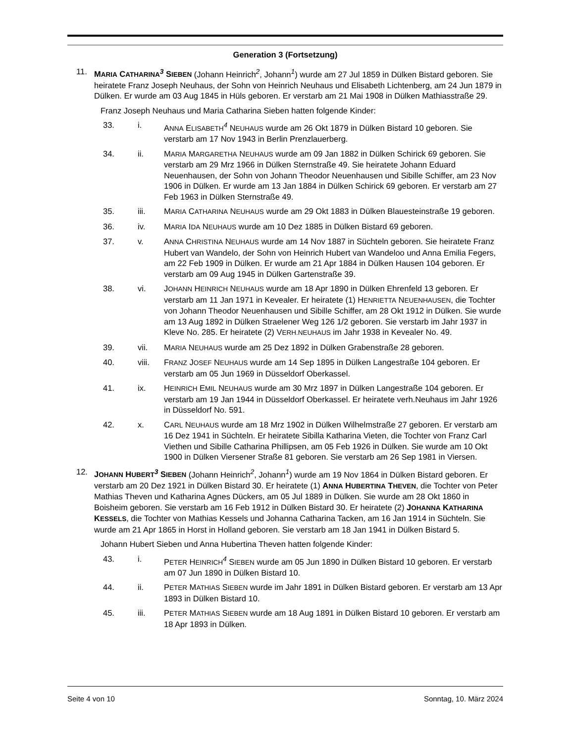Generation 3 (Fortsetzung)
11. MARIA CATHARINA<sup>3</sup> SIEBEN (Johann Heinrich<sup>2</sup>, Johann<sup>1</sup>) wurde am 27 Jul 1859 in Dülken Bistard geboren. Sie heiratete Franz Joseph Neuhaus, der Sohn von Heinrich Neuhaus und Elisabeth Lichtenberg, am 24 Jun 1879 in Dülken. Er wurde am 03 Aug 1845 in Hüls geboren. Er verstarb am 21 Mai 1908 in Dülken Mathiasstraße 29.
Franz Joseph Neuhaus und Maria Catharina Sieben hatten folgende Kinder:
33. i. ANNA ELISABETH<sup>4</sup> NEUHAUS wurde am 26 Okt 1879 in Dülken Bistard 10 geboren. Sie verstarb am 17 Nov 1943 in Berlin Prenzlauerberg.
34. ii. MARIA MARGARETHA NEUHAUS wurde am 09 Jan 1882 in Dülken Schirick 69 geboren. Sie verstarb am 29 Mrz 1966 in Dülken Sternstraße 49. Sie heiratete Johann Eduard Neuenhausen, der Sohn von Johann Theodor Neuenhausen und Sibille Schiffer, am 23 Nov 1906 in Dülken. Er wurde am 13 Jan 1884 in Dülken Schirick 69 geboren. Er verstarb am 27 Feb 1963 in Dülken Sternstraße 49.
35. iii. MARIA CATHARINA NEUHAUS wurde am 29 Okt 1883 in Dülken Blauesteinstraße 19 geboren.
36. iv. MARIA IDA NEUHAUS wurde am 10 Dez 1885 in Dülken Bistard 69 geboren.
37. v. ANNA CHRISTINA NEUHAUS wurde am 14 Nov 1887 in Süchteln geboren. Sie heiratete Franz Hubert van Wandelo, der Sohn von Heinrich Hubert van Wandeloo und Anna Emilia Fegers, am 22 Feb 1909 in Dülken. Er wurde am 21 Apr 1884 in Dülken Hausen 104 geboren. Er verstarb am 09 Aug 1945 in Dülken Gartenstraße 39.
38. vi. JOHANN HEINRICH NEUHAUS wurde am 18 Apr 1890 in Dülken Ehrenfeld 13 geboren. Er verstarb am 11 Jan 1971 in Kevealer. Er heiratete (1) HENRIETTA NEUENHAUSEN, die Tochter von Johann Theodor Neuenhausen und Sibille Schiffer, am 28 Okt 1912 in Dülken. Sie wurde am 13 Aug 1892 in Dülken Straelener Weg 126 1/2 geboren. Sie verstarb im Jahr 1937 in Kleve No. 285. Er heiratete (2) VERH.NEUHAUS im Jahr 1938 in Kevealer No. 49.
39. vii. MARIA NEUHAUS wurde am 25 Dez 1892 in Dülken Grabenstraße 28 geboren.
40. viii. FRANZ JOSEF NEUHAUS wurde am 14 Sep 1895 in Dülken Langestraße 104 geboren. Er verstarb am 05 Jun 1969 in Düsseldorf Oberkassel.
41. ix. HEINRICH EMIL NEUHAUS wurde am 30 Mrz 1897 in Dülken Langestraße 104 geboren. Er verstarb am 19 Jan 1944 in Düsseldorf Oberkassel. Er heiratete verh.Neuhaus im Jahr 1926 in Düsseldorf No. 591.
42. x. CARL NEUHAUS wurde am 18 Mrz 1902 in Dülken Wilhelmstraße 27 geboren. Er verstarb am 16 Dez 1941 in Süchteln. Er heiratete Sibilla Katharina Vieten, die Tochter von Franz Carl Viethen und Sibille Catharina Phillipsen, am 05 Feb 1926 in Dülken. Sie wurde am 10 Okt 1900 in Dülken Viersener Straße 81 geboren. Sie verstarb am 26 Sep 1981 in Viersen.
12. JOHANN HUBERT<sup>3</sup> SIEBEN (Johann Heinrich<sup>2</sup>, Johann<sup>1</sup>) wurde am 19 Nov 1864 in Dülken Bistard geboren. Er verstarb am 20 Dez 1921 in Dülken Bistard 30. Er heiratete (1) ANNA HUBERTINA THEVEN, die Tochter von Peter Mathias Theven und Katharina Agnes Dückers, am 05 Jul 1889 in Dülken. Sie wurde am 28 Okt 1860 in Boisheim geboren. Sie verstarb am 16 Feb 1912 in Dülken Bistard 30. Er heiratete (2) JOHANNA KATHARINA KESSELS, die Tochter von Mathias Kessels und Johanna Catharina Tacken, am 16 Jan 1914 in Süchteln. Sie wurde am 21 Apr 1865 in Horst in Holland geboren. Sie verstarb am 18 Jan 1941 in Dülken Bistard 5.
Johann Hubert Sieben und Anna Hubertina Theven hatten folgende Kinder:
43. i. PETER HEINRICH<sup>4</sup> SIEBEN wurde am 05 Jun 1890 in Dülken Bistard 10 geboren. Er verstarb am 07 Jun 1890 in Dülken Bistard 10.
44. ii. PETER MATHIAS SIEBEN wurde im Jahr 1891 in Dülken Bistard geboren. Er verstarb am 13 Apr 1893 in Dülken Bistard 10.
45. iii. PETER MATHIAS SIEBEN wurde am 18 Aug 1891 in Dülken Bistard 10 geboren. Er verstarb am 18 Apr 1893 in Dülken.
Seite 4 von 10 Sonntag, 10. März 2024